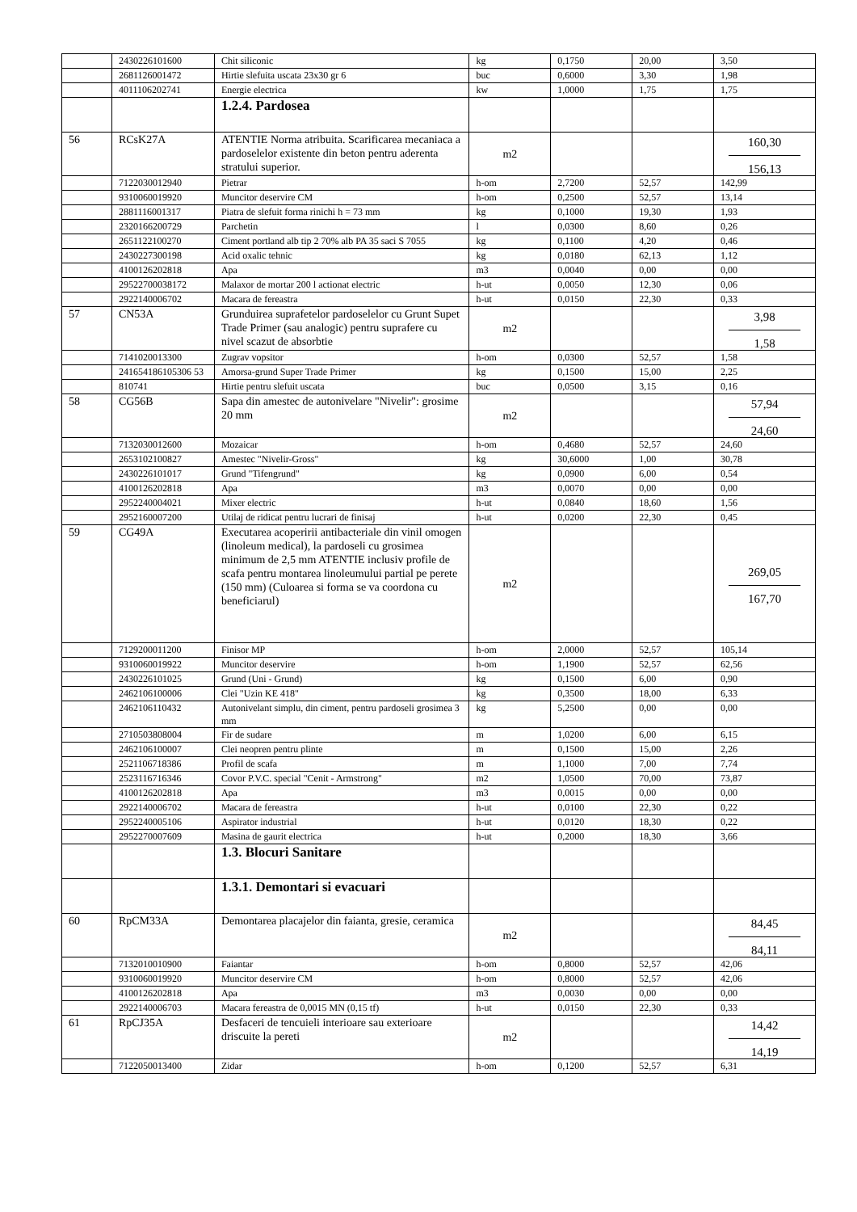| | 2430226101600 | Chit siliconic | kg | 0,1750 | 20,00 | 3,50 |
| | 2681126001472 | Hirtie slefuita uscata 23x30 gr 6 | buc | 0,6000 | 3,30 | 1,98 |
| | 4011106202741 | Energie electrica | kw | 1,0000 | 1,75 | 1,75 |
| | | 1.2.4. Pardosea | | | | |
| 56 | RCsK27A | ATENTIE Norma atribuita. Scarificarea mecaniaca a pardoselelor existente din beton pentru aderenta stratului superior. | m2 | | | 160,30 156,13 |
| | 7122030012940 | Pietrar | h-om | 2,7200 | 52,57 | 142,99 |
| | 9310060019920 | Muncitor deservire CM | h-om | 0,2500 | 52,57 | 13,14 |
| | 2881116001317 | Piatra de slefuit forma rinichi h = 73 mm | kg | 0,1000 | 19,30 | 1,93 |
| | 2320166200729 | Parchetin | l | 0,0300 | 8,60 | 0,26 |
| | 2651122100270 | Ciment portland alb tip 2 70% alb PA 35 saci S 7055 | kg | 0,1100 | 4,20 | 0,46 |
| | 2430227300198 | Acid oxalic tehnic | kg | 0,0180 | 62,13 | 1,12 |
| | 4100126202818 | Apa | m3 | 0,0040 | 0,00 | 0,00 |
| | 29522700038172 | Malaxor de mortar 200 l actionat electric | h-ut | 0,0050 | 12,30 | 0,06 |
| | 2922140006702 | Macara de fereastra | h-ut | 0,0150 | 22,30 | 0,33 |
| 57 | CN53A | Grunduirea suprafetelor pardoselelor cu Grunt Supet Trade Primer (sau analogic) pentru suprafere cu nivel scazut de absorbtie | m2 | | | 3,98 1,58 |
| | 7141020013300 | Zugrav vopsitor | h-om | 0,0300 | 52,57 | 1,58 |
| | 241654186105306 53 | Amorsa-grund Super Trade Primer | kg | 0,1500 | 15,00 | 2,25 |
| | 810741 | Hirtie pentru slefuit uscata | buc | 0,0500 | 3,15 | 0,16 |
| 58 | CG56B | Sapa din amestec de autonivelare "Nivelir": grosime 20 mm | m2 | | | 57,94 24,60 |
| | 7132030012600 | Mozaicar | h-om | 0,4680 | 52,57 | 24,60 |
| | 2653102100827 | Amestec "Nivelir-Gross" | kg | 30,6000 | 1,00 | 30,78 |
| | 2430226101017 | Grund "Tifengrund" | kg | 0,0900 | 6,00 | 0,54 |
| | 4100126202818 | Apa | m3 | 0,0070 | 0,00 | 0,00 |
| | 2952240004021 | Mixer electric | h-ut | 0,0840 | 18,60 | 1,56 |
| | 2952160007200 | Utilaj de ridicat pentru lucrari de finisaj | h-ut | 0,0200 | 22,30 | 0,45 |
| 59 | CG49A | Executarea acoperirii antibacteriale din vinil omogen (linoleum medical), la pardoseli cu grosimea minimum de 2,5 mm ATENTIE inclusiv profile de scafa pentru montarea linoleumului partial pe perete (150 mm) (Culoarea si forma se va coordona cu beneficiarul) | m2 | | | 269,05 167,70 |
| | 7129200011200 | Finisor MP | h-om | 2,0000 | 52,57 | 105,14 |
| | 9310060019922 | Muncitor deservire | h-om | 1,1900 | 52,57 | 62,56 |
| | 2430226101025 | Grund (Uni - Grund) | kg | 0,1500 | 6,00 | 0,90 |
| | 2462106100006 | Clei "Uzin KE 418" | kg | 0,3500 | 18,00 | 6,33 |
| | 2462106110432 | Autonivelant simplu, din ciment, pentru pardoseli grosimea 3 mm | kg | 5,2500 | 0,00 | 0,00 |
| | 2710503808004 | Fir de sudare | m | 1,0200 | 6,00 | 6,15 |
| | 2462106100007 | Clei neopren pentru plinte | m | 0,1500 | 15,00 | 2,26 |
| | 2521106718386 | Profil de scafa | m | 1,1000 | 7,00 | 7,74 |
| | 2523116716346 | Covor P.V.C. special "Cenit - Armstrong" | m2 | 1,0500 | 70,00 | 73,87 |
| | 4100126202818 | Apa | m3 | 0,0015 | 0,00 | 0,00 |
| | 2922140006702 | Macara de fereastra | h-ut | 0,0100 | 22,30 | 0,22 |
| | 2952240005106 | Aspirator industrial | h-ut | 0,0120 | 18,30 | 0,22 |
| | 2952270007609 | Masina de gaurit electrica | h-ut | 0,2000 | 18,30 | 3,66 |
| | | 1.3. Blocuri Sanitare | | | | |
| | | 1.3.1. Demontari si evacuari | | | | |
| 60 | RpCM33A | Demontarea placajelor din faianta, gresie, ceramica | m2 | | | 84,45 84,11 |
| | 7132010010900 | Faiantar | h-om | 0,8000 | 52,57 | 42,06 |
| | 9310060019920 | Muncitor deservire CM | h-om | 0,8000 | 52,57 | 42,06 |
| | 4100126202818 | Apa | m3 | 0,0030 | 0,00 | 0,00 |
| | 2922140006703 | Macara fereastra de 0,0015 MN (0,15 tf) | h-ut | 0,0150 | 22,30 | 0,33 |
| 61 | RpCJ35A | Desfaceri de tencuieli interioare sau exterioare driscuite la pereti | m2 | | | 14,42 14,19 |
| | 7122050013400 | Zidar | h-om | 0,1200 | 52,57 | 6,31 |